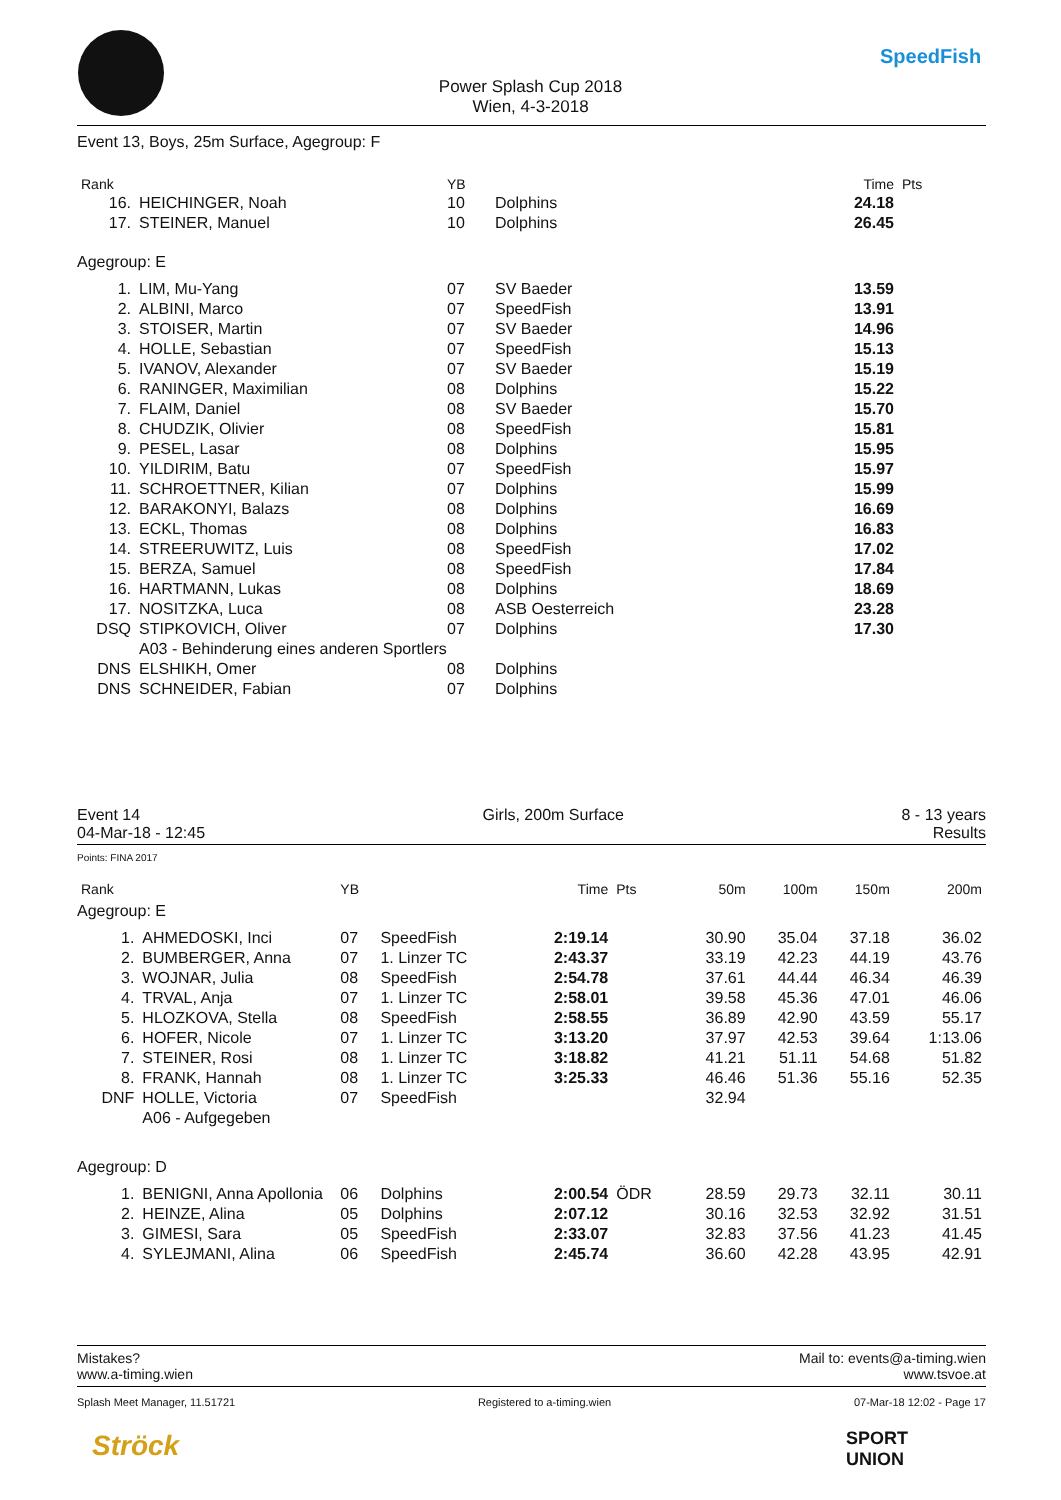SpeedFish
Power Splash Cup 2018
Wien, 4-3-2018
Event 13, Boys, 25m Surface, Agegroup: F
| Rank | | YB | | Time | Pts |
| --- | --- | --- | --- | --- | --- |
| 16. | HEICHINGER, Noah | 10 | Dolphins | 24.18 | |
| 17. | STEINER, Manuel | 10 | Dolphins | 26.45 | |
| Agegroup: E | | | | | |
| 1. | LIM, Mu-Yang | 07 | SV Baeder | 13.59 | |
| 2. | ALBINI, Marco | 07 | SpeedFish | 13.91 | |
| 3. | STOISER, Martin | 07 | SV Baeder | 14.96 | |
| 4. | HOLLE, Sebastian | 07 | SpeedFish | 15.13 | |
| 5. | IVANOV, Alexander | 07 | SV Baeder | 15.19 | |
| 6. | RANINGER, Maximilian | 08 | Dolphins | 15.22 | |
| 7. | FLAIM, Daniel | 08 | SV Baeder | 15.70 | |
| 8. | CHUDZIK, Olivier | 08 | SpeedFish | 15.81 | |
| 9. | PESEL, Lasar | 08 | Dolphins | 15.95 | |
| 10. | YILDIRIM, Batu | 07 | SpeedFish | 15.97 | |
| 11. | SCHROETTNER, Kilian | 07 | Dolphins | 15.99 | |
| 12. | BARAKONYI, Balazs | 08 | Dolphins | 16.69 | |
| 13. | ECKL, Thomas | 08 | Dolphins | 16.83 | |
| 14. | STREERUWITZ, Luis | 08 | SpeedFish | 17.02 | |
| 15. | BERZA, Samuel | 08 | SpeedFish | 17.84 | |
| 16. | HARTMANN, Lukas | 08 | Dolphins | 18.69 | |
| 17. | NOSITZKA, Luca | 08 | ASB Oesterreich | 23.28 | |
| DSQ | STIPKOVICH, Oliver | 07 | Dolphins | 17.30 | |
| | A03 - Behinderung eines anderen Sportlers | | | | |
| DNS | ELSHIKH, Omer | 08 | Dolphins | | |
| DNS | SCHNEIDER, Fabian | 07 | Dolphins | | |
Event 14
04-Mar-18 - 12:45
Girls, 200m Surface 8 - 13 years
Results
Points: FINA 2017
| Rank | | YB | | Time | Pts | 50m | 100m | 150m | 200m |
| --- | --- | --- | --- | --- | --- | --- | --- | --- | --- |
| Agegroup: E | | | | | | | | | |
| 1. | AHMEDOSKI, Inci | 07 | SpeedFish | 2:19.14 | | 30.90 | 35.04 | 37.18 | 36.02 |
| 2. | BUMBERGER, Anna | 07 | 1. Linzer TC | 2:43.37 | | 33.19 | 42.23 | 44.19 | 43.76 |
| 3. | WOJNAR, Julia | 08 | SpeedFish | 2:54.78 | | 37.61 | 44.44 | 46.34 | 46.39 |
| 4. | TRVAL, Anja | 07 | 1. Linzer TC | 2:58.01 | | 39.58 | 45.36 | 47.01 | 46.06 |
| 5. | HLOZKOVA, Stella | 08 | SpeedFish | 2:58.55 | | 36.89 | 42.90 | 43.59 | 55.17 |
| 6. | HOFER, Nicole | 07 | 1. Linzer TC | 3:13.20 | | 37.97 | 42.53 | 39.64 | 1:13.06 |
| 7. | STEINER, Rosi | 08 | 1. Linzer TC | 3:18.82 | | 41.21 | 51.11 | 54.68 | 51.82 |
| 8. | FRANK, Hannah | 08 | 1. Linzer TC | 3:25.33 | | 46.46 | 51.36 | 55.16 | 52.35 |
| DNF | HOLLE, Victoria | 07 | SpeedFish | | | 32.94 | | | |
| | A06 - Aufgegeben | | | | | | | | |
| Agegroup: D | | | | | | | | | |
| 1. | BENIGNI, Anna Apollonia | 06 | Dolphins | 2:00.54 | ÖDR | 28.59 | 29.73 | 32.11 | 30.11 |
| 2. | HEINZE, Alina | 05 | Dolphins | 2:07.12 | | 30.16 | 32.53 | 32.92 | 31.51 |
| 3. | GIMESI, Sara | 05 | SpeedFish | 2:33.07 | | 32.83 | 37.56 | 41.23 | 41.45 |
| 4. | SYLEJMANI, Alina | 06 | SpeedFish | 2:45.74 | | 36.60 | 42.28 | 43.95 | 42.91 |
Mistakes?
www.a-timing.wien
Mail to: events@a-timing.wien
www.tsvoe.at
Splash Meet Manager, 11.51721 Registered to a-timing.wien 07-Mar-18 12:02 - Page 17
Ströck
SPORT
UNION